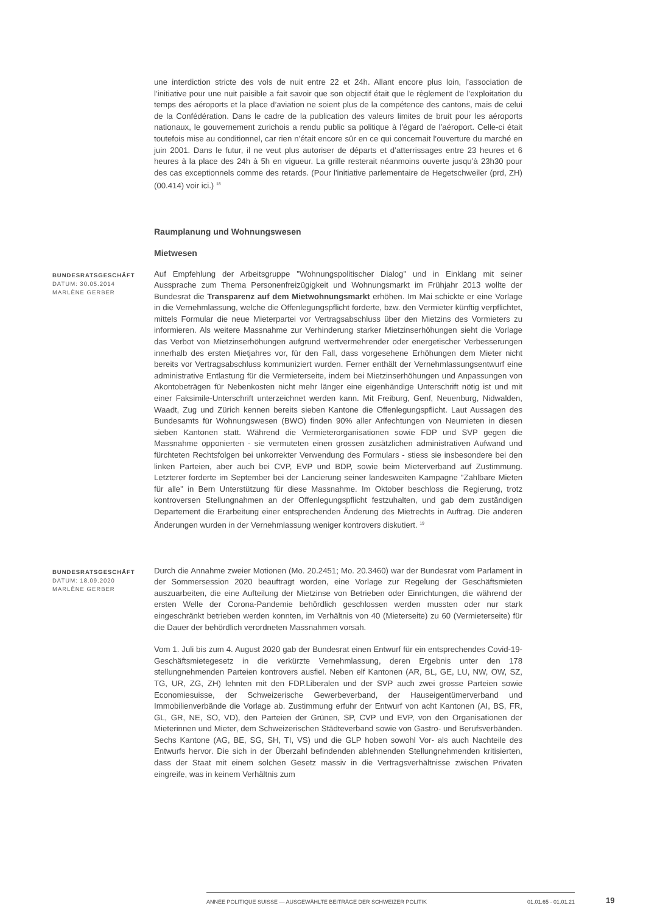une interdiction stricte des vols de nuit entre 22 et 24h. Allant encore plus loin, l’association de l’initiative pour une nuit paisible a fait savoir que son objectif était que le règlement de l’exploitation du temps des aéroports et la place d’aviation ne soient plus de la compétence des cantons, mais de celui de la Confédération. Dans le cadre de la publication des valeurs limites de bruit pour les aéroports nationaux, le gouvernement zurichois a rendu public sa politique à l’égard de l’aéroport. Celle-ci était toutefois mise au conditionnel, car rien n’était encore sûr en ce qui concernait l’ouverture du marché en juin 2001. Dans le futur, il ne veut plus autoriser de départs et d’atterrissages entre 23 heures et 6 heures à la place des 24h à 5h en vigueur. La grille resterait néanmoins ouverte jusqu’à 23h30 pour des cas exceptionnels comme des retards. (Pour l'initiative parlementaire de Hegetschweiler (prd, ZH) (00.414) voir ici.) <sup>18</sup>
Raumplanung und Wohnungswesen
Mietwesen
BUNDESRATSGESCHÄFT
DATUM: 30.05.2014
MARLÈNE GERBER
Auf Empfehlung der Arbeitsgruppe "Wohnungspolitischer Dialog" und in Einklang mit seiner Aussprache zum Thema Personenfreizügigkeit und Wohnungsmarkt im Frühjahr 2013 wollte der Bundesrat die Transparenz auf dem Mietwohnungsmarkt erhöhen. Im Mai schickte er eine Vorlage in die Vernehmlassung, welche die Offenlegungspflicht forderte, bzw. den Vermieter künftig verpflichtet, mittels Formular die neue Mieterpartei vor Vertragsabschluss über den Mietzins des Vormieters zu informieren. Als weitere Massnahme zur Verhinderung starker Mietzinserhöhungen sieht die Vorlage das Verbot von Mietzinserhöhungen aufgrund wertvermehrender oder energetischer Verbesserungen innerhalb des ersten Mietjahres vor, für den Fall, dass vorgesehene Erhöhungen dem Mieter nicht bereits vor Vertragsabschluss kommuniziert wurden. Ferner enthält der Vernehmlassungsentwurf eine administrative Entlastung für die Vermieterseite, indem bei Mietzinserhöhungen und Anpassungen von Akontobeträgen für Nebenkosten nicht mehr länger eine eigenhändige Unterschrift nötig ist und mit einer Faksimile-Unterschrift unterzeichnet werden kann. Mit Freiburg, Genf, Neuenburg, Nidwalden, Waadt, Zug und Zürich kennen bereits sieben Kantone die Offenlegungspflicht. Laut Aussagen des Bundesamts für Wohnungswesen (BWO) finden 90% aller Anfechtungen von Neumieten in diesen sieben Kantonen statt. Während die Vermieterorganisationen sowie FDP und SVP gegen die Massnahme opponierten - sie vermuteten einen grossen zusätzlichen administrativen Aufwand und fürchteten Rechtsfolgen bei unkorrekter Verwendung des Formulars - stiess sie insbesondere bei den linken Parteien, aber auch bei CVP, EVP und BDP, sowie beim Mieterverband auf Zustimmung. Letzterer forderte im September bei der Lancierung seiner landesweiten Kampagne "Zahlbare Mieten für alle" in Bern Unterstützung für diese Massnahme. Im Oktober beschloss die Regierung, trotz kontroversen Stellungnahmen an der Offenlegungspflicht festzuhalten, und gab dem zuständigen Departement die Erarbeitung einer entsprechenden Änderung des Mietrechts in Auftrag. Die anderen Änderungen wurden in der Vernehmlassung weniger kontrovers diskutiert. <sup>19</sup>
BUNDESRATSGESCHÄFT
DATUM: 18.09.2020
MARLÈNE GERBER
Durch die Annahme zweier Motionen (Mo. 20.2451; Mo. 20.3460) war der Bundesrat vom Parlament in der Sommersession 2020 beauftragt worden, eine Vorlage zur Regelung der Geschäftsmieten auszuarbeiten, die eine Aufteilung der Mietzinse von Betrieben oder Einrichtungen, die während der ersten Welle der Corona-Pandemie behördlich geschlossen werden mussten oder nur stark eingeschränkt betrieben werden konnten, im Verhältnis von 40 (Mieterseite) zu 60 (Vermieterseite) für die Dauer der behördlich verordneten Massnahmen vorsah.
Vom 1. Juli bis zum 4. August 2020 gab der Bundesrat einen Entwurf für ein entsprechendes Covid-19-Geschäftsmietegesetz in die verkürzte Vernehmlassung, deren Ergebnis unter den 178 stellungnehmenden Parteien kontrovers ausfiel. Neben elf Kantonen (AR, BL, GE, LU, NW, OW, SZ, TG, UR, ZG, ZH) lehnten mit den FDP.Liberalen und der SVP auch zwei grosse Parteien sowie Economiesuisse, der Schweizerische Gewerbeverband, der Hauseigentümerverband und Immobilienverbände die Vorlage ab. Zustimmung erfuhr der Entwurf von acht Kantonen (AI, BS, FR, GL, GR, NE, SO, VD), den Parteien der Grünen, SP, CVP und EVP, von den Organisationen der Mieterinnen und Mieter, dem Schweizerischen Städteverband sowie von Gastro- und Berufsverbänden. Sechs Kantone (AG, BE, SG, SH, TI, VS) und die GLP hoben sowohl Vor- als auch Nachteile des Entwurfs hervor. Die sich in der Überzahl befindenden ablehnenden Stellungnehmenden kritisierten, dass der Staat mit einem solchen Gesetz massiv in die Vertragsverhältnisse zwischen Privaten eingreife, was in keinem Verhältnis zum
ANNÉE POLITIQUE SUISSE — AUSGEWÄHLTE BEITRÄGE DER SCHWEIZER POLITIK 01.01.65 - 01.01.21
19